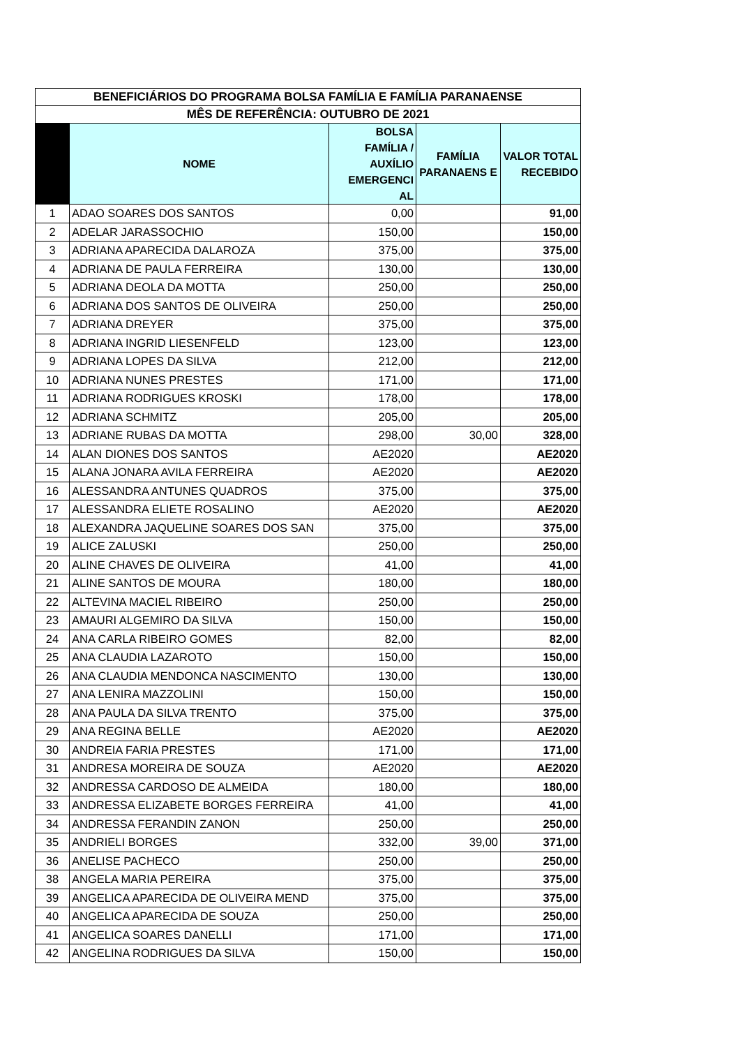| BENEFICIÁRIOS DO PROGRAMA BOLSA FAMÍLIA E FAMÍLIA PARANAENSE | | | | |
| --- | --- | --- | --- | --- |
| MÊS DE REFERÊNCIA: OUTUBRO DE 2021 | | | | |
| | NOME | BOLSA FAMÍLIA / AUXÍLIO EMERGENCI AL | FAMÍLIA PARANAENS E | VALOR TOTAL RECEBIDO |
| 1 | ADAO SOARES DOS SANTOS | 0,00 | | 91,00 |
| 2 | ADELAR JARASSOCHIO | 150,00 | | 150,00 |
| 3 | ADRIANA APARECIDA DALAROZA | 375,00 | | 375,00 |
| 4 | ADRIANA DE PAULA FERREIRA | 130,00 | | 130,00 |
| 5 | ADRIANA DEOLA DA MOTTA | 250,00 | | 250,00 |
| 6 | ADRIANA DOS SANTOS DE OLIVEIRA | 250,00 | | 250,00 |
| 7 | ADRIANA DREYER | 375,00 | | 375,00 |
| 8 | ADRIANA INGRID LIESENFELD | 123,00 | | 123,00 |
| 9 | ADRIANA LOPES DA SILVA | 212,00 | | 212,00 |
| 10 | ADRIANA NUNES PRESTES | 171,00 | | 171,00 |
| 11 | ADRIANA RODRIGUES KROSKI | 178,00 | | 178,00 |
| 12 | ADRIANA SCHMITZ | 205,00 | | 205,00 |
| 13 | ADRIANE RUBAS DA MOTTA | 298,00 | 30,00 | 328,00 |
| 14 | ALAN DIONES DOS SANTOS | AE2020 | | AE2020 |
| 15 | ALANA JONARA AVILA FERREIRA | AE2020 | | AE2020 |
| 16 | ALESSANDRA ANTUNES QUADROS | 375,00 | | 375,00 |
| 17 | ALESSANDRA ELIETE ROSALINO | AE2020 | | AE2020 |
| 18 | ALEXANDRA JAQUELINE SOARES DOS SAN | 375,00 | | 375,00 |
| 19 | ALICE ZALUSKI | 250,00 | | 250,00 |
| 20 | ALINE CHAVES DE OLIVEIRA | 41,00 | | 41,00 |
| 21 | ALINE SANTOS DE MOURA | 180,00 | | 180,00 |
| 22 | ALTEVINA MACIEL RIBEIRO | 250,00 | | 250,00 |
| 23 | AMAURI ALGEMIRO DA SILVA | 150,00 | | 150,00 |
| 24 | ANA CARLA RIBEIRO GOMES | 82,00 | | 82,00 |
| 25 | ANA CLAUDIA LAZAROTO | 150,00 | | 150,00 |
| 26 | ANA CLAUDIA MENDONCA NASCIMENTO | 130,00 | | 130,00 |
| 27 | ANA LENIRA MAZZOLINI | 150,00 | | 150,00 |
| 28 | ANA PAULA DA SILVA TRENTO | 375,00 | | 375,00 |
| 29 | ANA REGINA BELLE | AE2020 | | AE2020 |
| 30 | ANDREIA FARIA PRESTES | 171,00 | | 171,00 |
| 31 | ANDRESA MOREIRA DE SOUZA | AE2020 | | AE2020 |
| 32 | ANDRESSA CARDOSO DE ALMEIDA | 180,00 | | 180,00 |
| 33 | ANDRESSA ELIZABETE BORGES FERREIRA | 41,00 | | 41,00 |
| 34 | ANDRESSA FERANDIN ZANON | 250,00 | | 250,00 |
| 35 | ANDRIELI BORGES | 332,00 | 39,00 | 371,00 |
| 36 | ANELISE PACHECO | 250,00 | | 250,00 |
| 38 | ANGELA MARIA PEREIRA | 375,00 | | 375,00 |
| 39 | ANGELICA APARECIDA DE OLIVEIRA MEND | 375,00 | | 375,00 |
| 40 | ANGELICA APARECIDA DE SOUZA | 250,00 | | 250,00 |
| 41 | ANGELICA SOARES DANELLI | 171,00 | | 171,00 |
| 42 | ANGELINA RODRIGUES DA SILVA | 150,00 | | 150,00 |